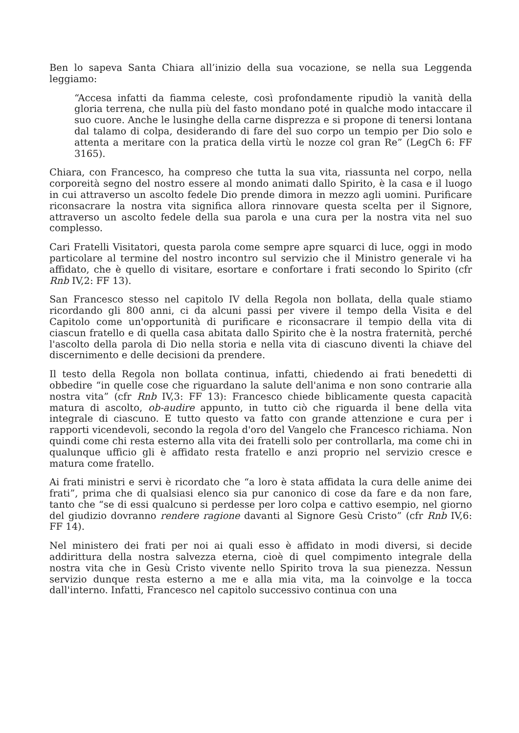Ben lo sapeva Santa Chiara all’inizio della sua vocazione, se nella sua Leggenda leggiamo:
“Accesa infatti da fiamma celeste, così profondamente ripudiò la vanità della gloria terrena, che nulla più del fasto mondano poté in qualche modo intaccare il suo cuore. Anche le lusinghe della carne disprezza e si propone di tenersi lontana dal talamo di colpa, desiderando di fare del suo corpo un tempio per Dio solo e attenta a meritare con la pratica della virtù le nozze col gran Re” (LegCh 6: FF 3165).
Chiara, con Francesco, ha compreso che tutta la sua vita, riassunta nel corpo, nella corporeità segno del nostro essere al mondo animati dallo Spirito, è la casa e il luogo in cui attraverso un ascolto fedele Dio prende dimora in mezzo agli uomini. Purificare riconsacrare la nostra vita significa allora rinnovare questa scelta per il Signore, attraverso un ascolto fedele della sua parola e una cura per la nostra vita nel suo complesso.
Cari Fratelli Visitatori, questa parola come sempre apre squarci di luce, oggi in modo particolare al termine del nostro incontro sul servizio che il Ministro generale vi ha affidato, che è quello di visitare, esortare e confortare i frati secondo lo Spirito (cfr Rnb IV,2: FF 13).
San Francesco stesso nel capitolo IV della Regola non bollata, della quale stiamo ricordando gli 800 anni, ci da alcuni passi per vivere il tempo della Visita e del Capitolo come un'opportunità di purificare e riconsacrare il tempio della vita di ciascun fratello e di quella casa abitata dallo Spirito che è la nostra fraternità, perché l'ascolto della parola di Dio nella storia e nella vita di ciascuno diventi la chiave del discernimento e delle decisioni da prendere.
Il testo della Regola non bollata continua, infatti, chiedendo ai frati benedetti di obbedire “in quelle cose che riguardano la salute dell'anima e non sono contrarie alla nostra vita” (cfr Rnb IV,3: FF 13): Francesco chiede biblicamente questa capacità matura di ascolto, ob-audire appunto, in tutto ciò che riguarda il bene della vita integrale di ciascuno. E tutto questo va fatto con grande attenzione e cura per i rapporti vicendevoli, secondo la regola d'oro del Vangelo che Francesco richiama. Non quindi come chi resta esterno alla vita dei fratelli solo per controllarla, ma come chi in qualunque ufficio gli è affidato resta fratello e anzi proprio nel servizio cresce e matura come fratello.
Ai frati ministri e servi è ricordato che “a loro è stata affidata la cura delle anime dei frati”, prima che di qualsiasi elenco sia pur canonico di cose da fare e da non fare, tanto che “se di essi qualcuno si perdesse per loro colpa e cattivo esempio, nel giorno del giudizio dovranno rendere ragione davanti al Signore Gesù Cristo” (cfr Rnb IV,6: FF 14).
Nel ministero dei frati per noi ai quali esso è affidato in modi diversi, si decide addirittura della nostra salvezza eterna, cioè di quel compimento integrale della nostra vita che in Gesù Cristo vivente nello Spirito trova la sua pienezza. Nessun servizio dunque resta esterno a me e alla mia vita, ma la coinvolge e la tocca dall'interno. Infatti, Francesco nel capitolo successivo continua con una